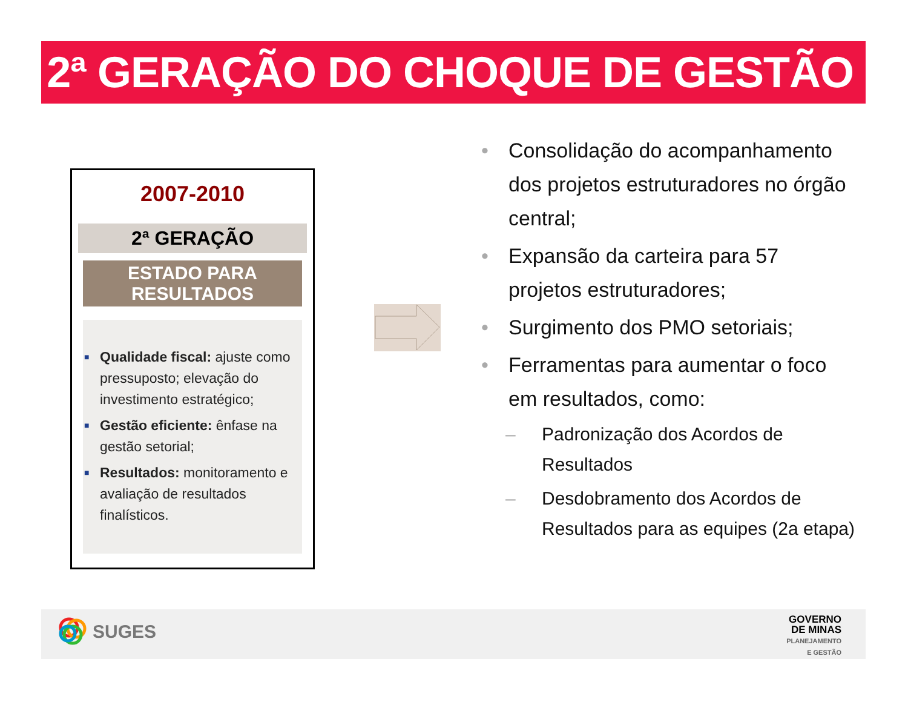2ª GERAÇÃO DO CHOQUE DE GESTÃO
2007-2010
2ª GERAÇÃO
ESTADO PARA
RESULTADOS
■ Qualidade fiscal: ajuste como pressuposto; elevação do investimento estratégico;
■ Gestão eficiente: ênfase na gestão setorial;
■ Resultados: monitoramento e avaliação de resultados finalísticos.
• Consolidação do acompanhamento dos projetos estruturadores no órgão central;
• Expansão da carteira para 57 projetos estruturadores;
• Surgimento dos PMO setoriais;
• Ferramentas para aumentar o foco em resultados, como:
– Padronização dos Acordos de Resultados
– Desdobramento dos Acordos de Resultados para as equipes (2a etapa)
SUGES
GOVERNO
DE MINAS
PLANEJAMENTO
E GESTÃO